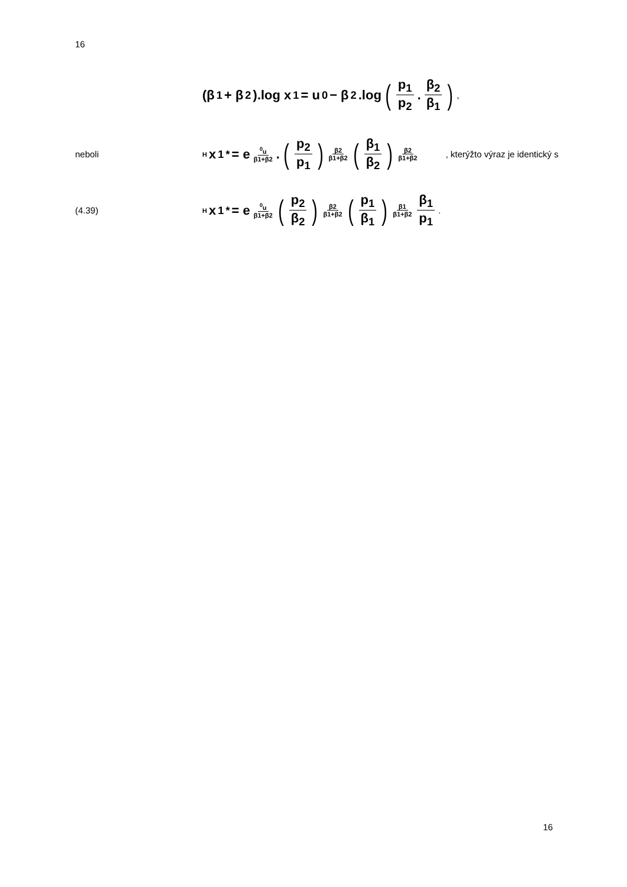16
(β<sub>1</sub> + β<sub>2</sub>).log x<sub>1</sub> = u<sup>0</sup> − β<sub>2</sub>.log (p<sub>1</sub> p<sub>2</sub>. β<sub>2</sub> β<sub>1</sub>) ,
neboli
<sup>H</sup>x<sub>1</sub><sup>*</sup> = e<sup><sup>0</sup>u β1+β2</sup>. (p<sub>2</sub> p<sub>1</sub>)<sup>β2 β1+β2</sup> (β<sub>1</sub> β<sub>2</sub>)<sup>β2 β1+β2</sup>
, kterýžto výraz je identický s
(4.39)
<sup>H</sup>x<sub>1</sub><sup>*</sup> = e<sup><sup>0</sup>u β1+β2</sup> (p<sub>2</sub> β<sub>2</sub>)<sup>β2 β1+β2</sup> (p<sub>1</sub> β<sub>1</sub>)<sup>β1 β1+β2</sup> β<sub>1</sub> p<sub>1</sub>.
16